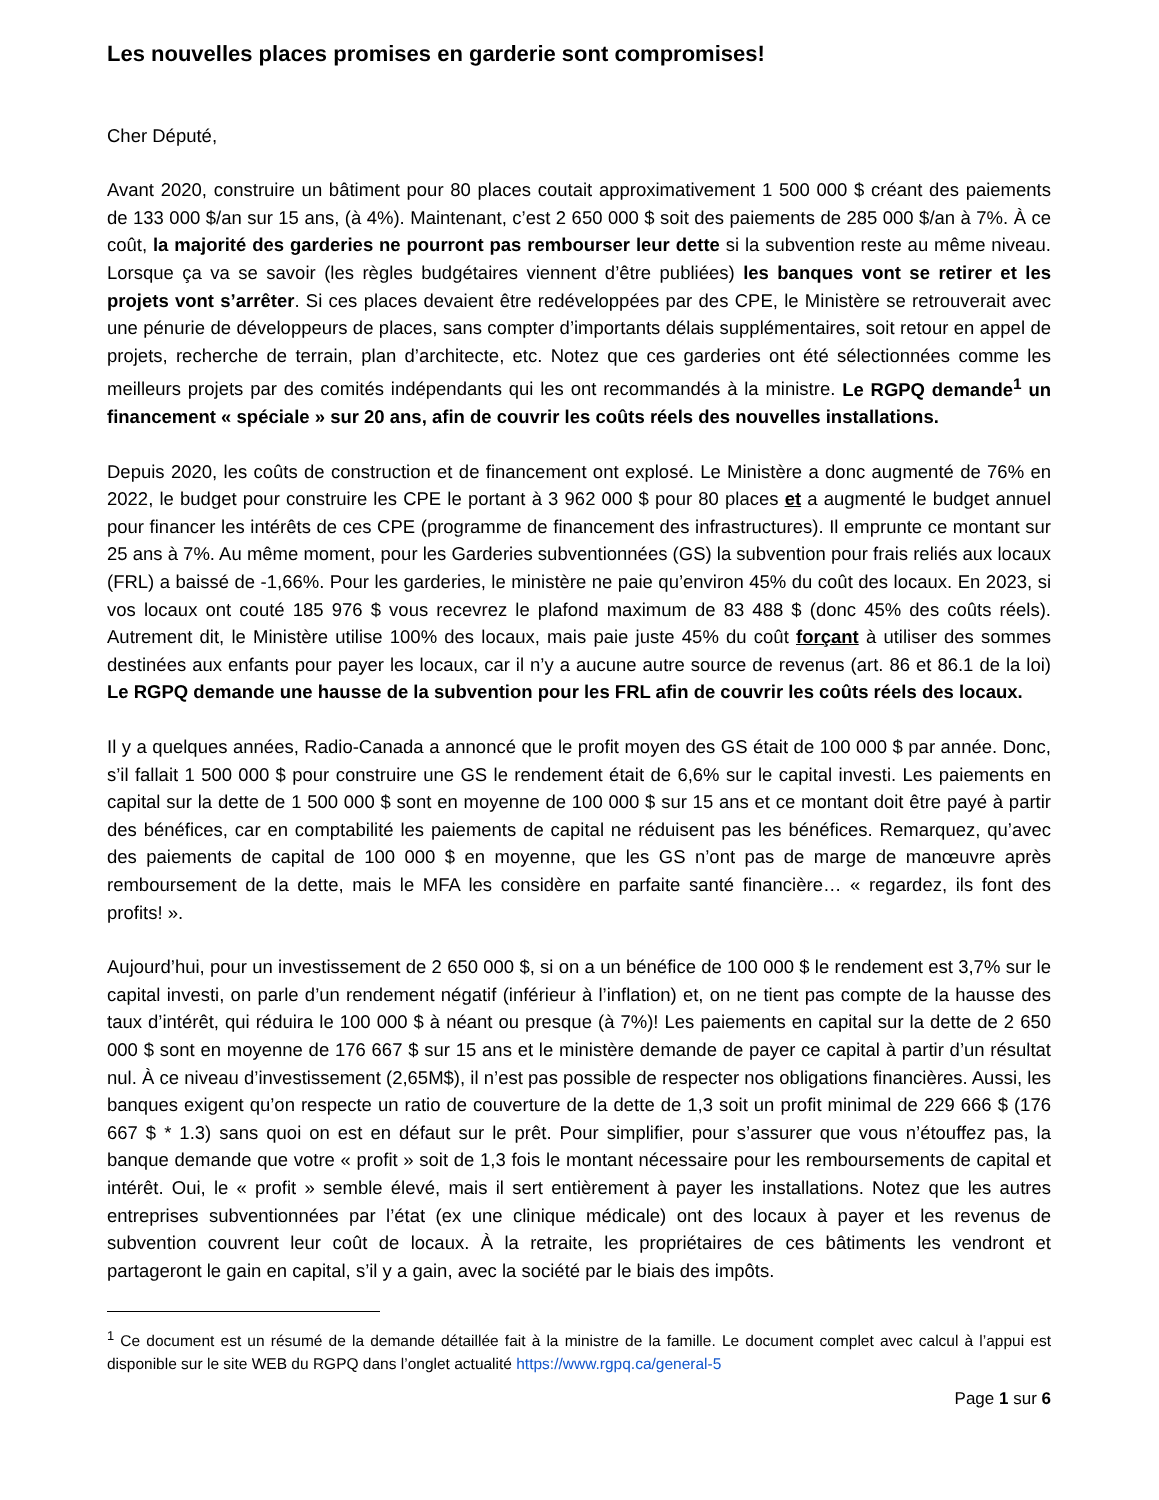Les nouvelles places promises en garderie sont compromises!
Cher Député,
Avant 2020, construire un bâtiment pour 80 places coutait approximativement 1 500 000 $ créant des paiements de 133 000 $/an sur 15 ans, (à 4%). Maintenant, c’est 2 650 000 $ soit des paiements de 285 000 $/an à 7%. À ce coût, la majorité des garderies ne pourront pas rembourser leur dette si la subvention reste au même niveau. Lorsque ça va se savoir (les règles budgétaires viennent d’être publiées) les banques vont se retirer et les projets vont s’arrêter. Si ces places devaient être redéveloppées par des CPE, le Ministère se retrouverait avec une pénurie de développeurs de places, sans compter d’importants délais supplémentaires, soit retour en appel de projets, recherche de terrain, plan d’architecte, etc. Notez que ces garderies ont été sélectionnées comme les meilleurs projets par des comités indépendants qui les ont recommandés à la ministre. Le RGPQ demande<sup>1</sup> un financement « spéciale » sur 20 ans, afin de couvrir les coûts réels des nouvelles installations.
Depuis 2020, les coûts de construction et de financement ont explosé. Le Ministère a donc augmenté de 76% en 2022, le budget pour construire les CPE le portant à 3 962 000 $ pour 80 places et a augmenté le budget annuel pour financer les intérêts de ces CPE (programme de financement des infrastructures). Il emprunte ce montant sur 25 ans à 7%. Au même moment, pour les Garderies subventionnées (GS) la subvention pour frais reliés aux locaux (FRL) a baissé de -1,66%. Pour les garderies, le ministère ne paie qu’environ 45% du coût des locaux. En 2023, si vos locaux ont couté 185 976 $ vous recevrez le plafond maximum de 83 488 $ (donc 45% des coûts réels). Autrement dit, le Ministère utilise 100% des locaux, mais paie juste 45% du coût forçant à utiliser des sommes destinées aux enfants pour payer les locaux, car il n’y a aucune autre source de revenus (art. 86 et 86.1 de la loi) Le RGPQ demande une hausse de la subvention pour les FRL afin de couvrir les coûts réels des locaux.
Il y a quelques années, Radio-Canada a annoncé que le profit moyen des GS était de 100 000 $ par année. Donc, s’il fallait 1 500 000 $ pour construire une GS le rendement était de 6,6% sur le capital investi. Les paiements en capital sur la dette de 1 500 000 $ sont en moyenne de 100 000 $ sur 15 ans et ce montant doit être payé à partir des bénéfices, car en comptabilité les paiements de capital ne réduisent pas les bénéfices. Remarquez, qu’avec des paiements de capital de 100 000 $ en moyenne, que les GS n’ont pas de marge de manœuvre après remboursement de la dette, mais le MFA les considère en parfaite santé financière… « regardez, ils font des profits! ».
Aujourd’hui, pour un investissement de 2 650 000 $, si on a un bénéfice de 100 000 $ le rendement est 3,7% sur le capital investi, on parle d’un rendement négatif (inférieur à l’inflation) et, on ne tient pas compte de la hausse des taux d’intérêt, qui réduira le 100 000 $ à néant ou presque (à 7%)! Les paiements en capital sur la dette de 2 650 000 $ sont en moyenne de 176 667 $ sur 15 ans et le ministère demande de payer ce capital à partir d’un résultat nul. À ce niveau d’investissement (2,65M$), il n’est pas possible de respecter nos obligations financières. Aussi, les banques exigent qu’on respecte un ratio de couverture de la dette de 1,3 soit un profit minimal de 229 666 $ (176 667 $ * 1.3) sans quoi on est en défaut sur le prêt. Pour simplifier, pour s’assurer que vous n’étouffez pas, la banque demande que votre « profit » soit de 1,3 fois le montant nécessaire pour les remboursements de capital et intérêt. Oui, le « profit » semble élevé, mais il sert entièrement à payer les installations. Notez que les autres entreprises subventionnées par l’état (ex une clinique médicale) ont des locaux à payer et les revenus de subvention couvrent leur coût de locaux. À la retraite, les propriétaires de ces bâtiments les vendront et partageront le gain en capital, s’il y a gain, avec la société par le biais des impôts.
<sup>1</sup> Ce document est un résumé de la demande détaillée fait à la ministre de la famille. Le document complet avec calcul à l’appui est disponible sur le site WEB du RGPQ dans l’onglet actualité https://www.rgpq.ca/general-5
Page 1 sur 6